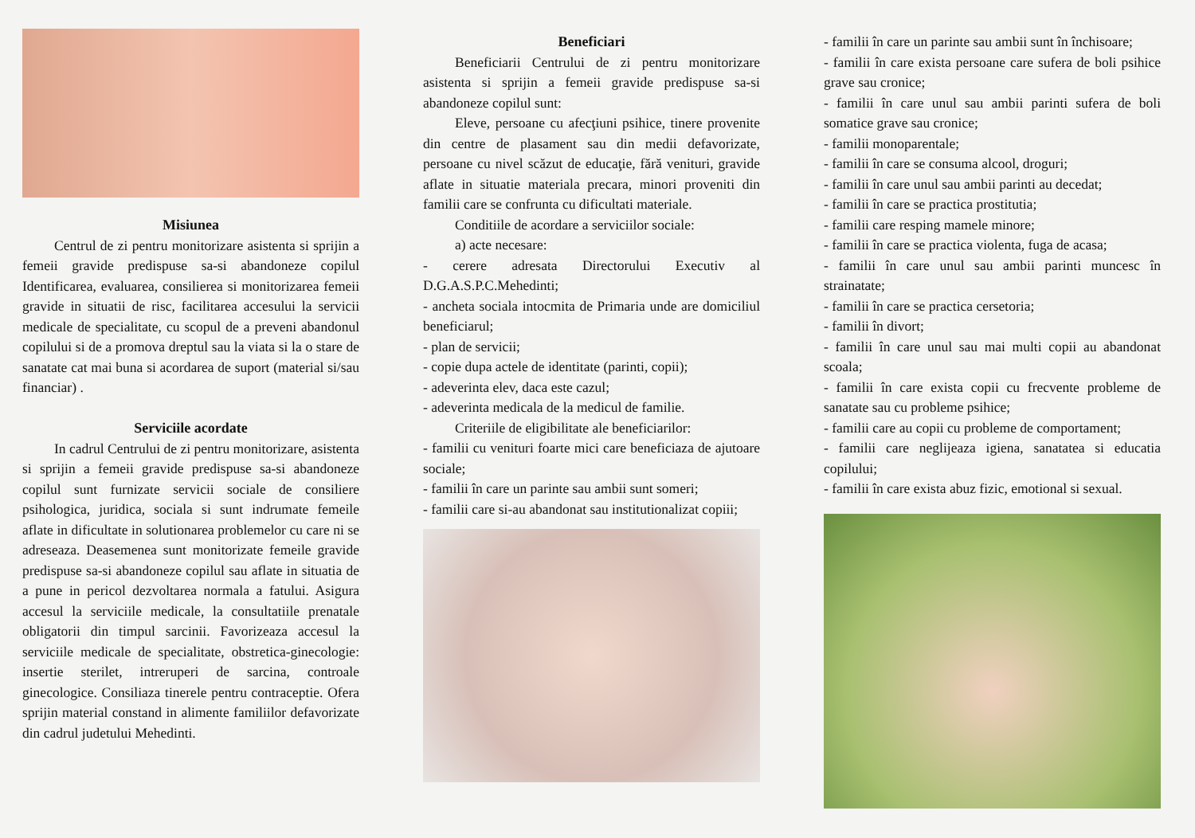Misiunea
Centrul de zi pentru monitorizare asistenta si sprijin a femeii gravide predispuse sa-si abandoneze copilul Identificarea, evaluarea, consilierea si monitorizarea femeii gravide in situatii de risc, facilitarea accesului la servicii medicale de specialitate, cu scopul de a preveni abandonul copilului si de a promova dreptul sau la viata si la o stare de sanatate cat mai buna si acordarea de suport (material si/sau financiar) .
Serviciile acordate
In cadrul Centrului de zi pentru monitorizare, asistenta si sprijin a femeii gravide predispuse sa-si abandoneze copilul sunt furnizate servicii sociale de consiliere psihologica, juridica, sociala si sunt indrumate femeile aflate in dificultate in solutionarea problemelor cu care ni se adreseaza. Deasemenea sunt monitorizate femeile gravide predispuse sa-si abandoneze copilul sau aflate in situatia de a pune in pericol dezvoltarea normala a fatului. Asigura accesul la serviciile medicale, la consultatiile prenatale obligatorii din timpul sarcinii. Favorizeaza accesul la serviciile medicale de specialitate, obstretica-ginecologie: insertie sterilet, intreruperi de sarcina, controale ginecologice. Consiliaza tinerele pentru contraceptie. Ofera sprijin material constand in alimente familiilor defavorizate din cadrul judetului Mehedinti.
Beneficiari
Beneficiarii Centrului de zi pentru monitorizare asistenta si sprijin a femeii gravide predispuse sa-si abandoneze copilul sunt:
Eleve, persoane cu afecţiuni psihice, tinere provenite din centre de plasament sau din medii defavorizate, persoane cu nivel scăzut de educaţie, fără venituri, gravide aflate in situatie materiala precara, minori proveniti din familii care se confrunta cu dificultati materiale.
Conditiile de acordare a serviciilor sociale:
a) acte necesare:
- cerere adresata Directorului Executiv al D.G.A.S.P.C.Mehedinti;
- ancheta sociala intocmita de Primaria unde are domiciliul beneficiarul;
- plan de servicii;
- copie dupa actele de identitate (parinti, copii);
- adeverinta elev, daca este cazul;
- adeverinta medicala de la medicul de familie.
Criteriile de eligibilitate ale beneficiarilor:
- familii cu venituri foarte mici care beneficiaza de ajutoare sociale;
- familii în care un parinte sau ambii sunt someri;
- familii care si-au abandonat sau institutionalizat copiii;
- familii în care un parinte sau ambii sunt în închisoare;
- familii în care exista persoane care sufera de boli psihice grave sau cronice;
- familii în care unul sau ambii parinti sufera de boli somatice grave sau cronice;
- familii monoparentale;
- familii în care se consuma alcool, droguri;
- familii în care unul sau ambii parinti au decedat;
- familii în care se practica prostitutia;
- familii care resping mamele minore;
- familii în care se practica violenta, fuga de acasa;
- familii în care unul sau ambii parinti muncesc în strainatate;
- familii în care se practica cersetoria;
- familii în divort;
- familii în care unul sau mai multi copii au abandonat scoala;
- familii în care exista copii cu frecvente probleme de sanatate sau cu probleme psihice;
- familii care au copii cu probleme de comportament;
- familii care neglijeaza igiena, sanatatea si educatia copilului;
- familii în care exista abuz fizic, emotional si sexual.